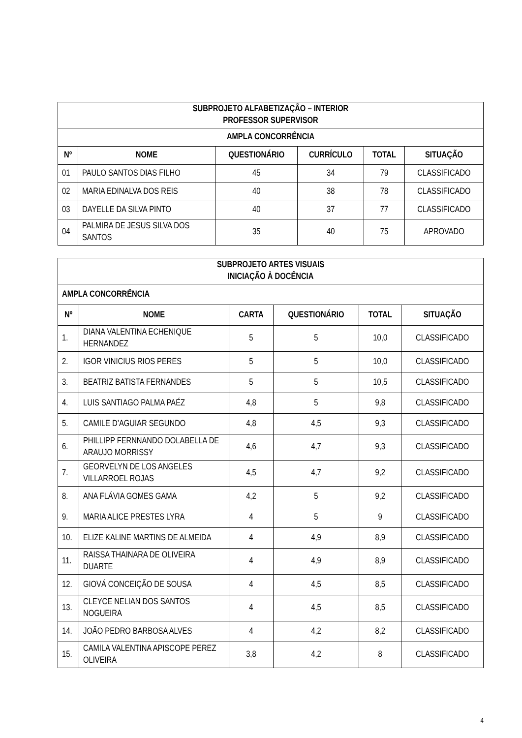| SUBPROJETO ALFABETIZAÇÃO – INTERIOR PROFESSOR SUPERVISOR | | | | | |
| --- | --- | --- | --- | --- | --- |
| AMPLA CONCORRÊNCIA | | | | | |
| Nº | NOME | QUESTIONÁRIO | CURRÍCULO | TOTAL | SITUAÇÃO |
| 01 | PAULO SANTOS DIAS FILHO | 45 | 34 | 79 | CLASSIFICADO |
| 02 | MARIA EDINALVA DOS REIS | 40 | 38 | 78 | CLASSIFICADO |
| 03 | DAYELLE DA SILVA PINTO | 40 | 37 | 77 | CLASSIFICADO |
| 04 | PALMIRA DE JESUS SILVA DOS SANTOS | 35 | 40 | 75 | APROVADO |
| SUBPROJETO ARTES VISUAIS INICIAÇÃO À DOCÊNCIA | | | | | |
| --- | --- | --- | --- | --- | --- |
| AMPLA CONCORRÊNCIA | | | | | |
| Nº | NOME | CARTA | QUESTIONÁRIO | TOTAL | SITUAÇÃO |
| 1. | DIANA VALENTINA ECHENIQUE HERNANDEZ | 5 | 5 | 10,0 | CLASSIFICADO |
| 2. | IGOR VINICIUS RIOS PERES | 5 | 5 | 10,0 | CLASSIFICADO |
| 3. | BEATRIZ BATISTA FERNANDES | 5 | 5 | 10,5 | CLASSIFICADO |
| 4. | LUIS SANTIAGO PALMA PAÉZ | 4,8 | 5 | 9,8 | CLASSIFICADO |
| 5. | CAMILE D’AGUIAR SEGUNDO | 4,8 | 4,5 | 9,3 | CLASSIFICADO |
| 6. | PHILLIPP FERNNANDO DOLABELLA DE ARAUJO MORRISSY | 4,6 | 4,7 | 9,3 | CLASSIFICADO |
| 7. | GEORVELYN DE LOS ANGELES VILLARROEL ROJAS | 4,5 | 4,7 | 9,2 | CLASSIFICADO |
| 8. | ANA FLÁVIA GOMES GAMA | 4,2 | 5 | 9,2 | CLASSIFICADO |
| 9. | MARIA ALICE PRESTES LYRA | 4 | 5 | 9 | CLASSIFICADO |
| 10. | ELIZE KALINE MARTINS DE ALMEIDA | 4 | 4,9 | 8,9 | CLASSIFICADO |
| 11. | RAISSA THAINARA DE OLIVEIRA DUARTE | 4 | 4,9 | 8,9 | CLASSIFICADO |
| 12. | GIOVÁ CONCEIÇÃO DE SOUSA | 4 | 4,5 | 8,5 | CLASSIFICADO |
| 13. | CLEYCE NELIAN DOS SANTOS NOGUEIRA | 4 | 4,5 | 8,5 | CLASSIFICADO |
| 14. | JOÃO PEDRO BARBOSA ALVES | 4 | 4,2 | 8,2 | CLASSIFICADO |
| 15. | CAMILA VALENTINA APISCOPE PEREZ OLIVEIRA | 3,8 | 4,2 | 8 | CLASSIFICADO |
4